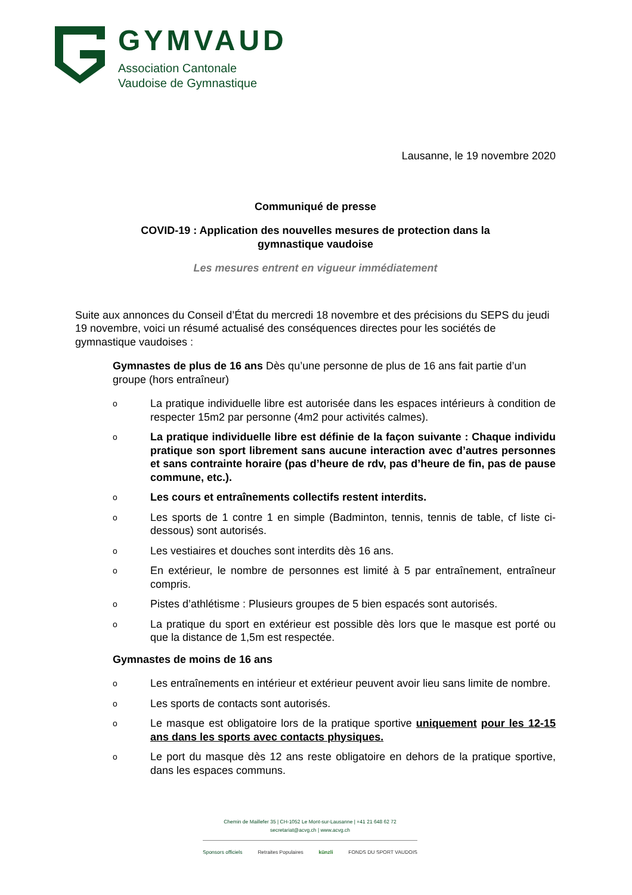GYMVAUD
Association Cantonale
Vaudoise de Gymnastique
Lausanne, le 19 novembre 2020
Communiqué de presse
COVID-19 : Application des nouvelles mesures de protection dans la
gymnastique vaudoise
Les mesures entrent en vigueur immédiatement
Suite aux annonces du Conseil d’État du mercredi 18 novembre et des précisions du SEPS du jeudi 19 novembre, voici un résumé actualisé des conséquences directes pour les sociétés de gymnastique vaudoises :
Gymnastes de plus de 16 ans Dès qu’une personne de plus de 16 ans fait partie d’un groupe (hors entraîneur)
o La pratique individuelle libre est autorisée dans les espaces intérieurs à condition de respecter 15m2 par personne (4m2 pour activités calmes).
o La pratique individuelle libre est définie de la façon suivante : Chaque individu pratique son sport librement sans aucune interaction avec d’autres personnes et sans contrainte horaire (pas d’heure de rdv, pas d’heure de fin, pas de pause commune, etc.).
o Les cours et entraînements collectifs restent interdits.
o Les sports de 1 contre 1 en simple (Badminton, tennis, tennis de table, cf liste ci-dessous) sont autorisés.
o Les vestiaires et douches sont interdits dès 16 ans.
o En extérieur, le nombre de personnes est limité à 5 par entraînement, entraîneur compris.
o Pistes d’athlétisme : Plusieurs groupes de 5 bien espacés sont autorisés.
o La pratique du sport en extérieur est possible dès lors que le masque est porté ou que la distance de 1,5m est respectée.
Gymnastes de moins de 16 ans
o Les entraînements en intérieur et extérieur peuvent avoir lieu sans limite de nombre.
o Les sports de contacts sont autorisés.
o Le masque est obligatoire lors de la pratique sportive uniquement pour les 12-15 ans dans les sports avec contacts physiques.
o Le port du masque dès 12 ans reste obligatoire en dehors de la pratique sportive, dans les espaces communs.
Chemin de Maillefer 35 | CH-1052 Le Mont-sur-Lausanne | +41 21 648 62 72
secretariat@acvg.ch | www.acvg.ch
Sponsors officiels Retraites Populaires künzli FONDS DU SPORT VAUDOIS